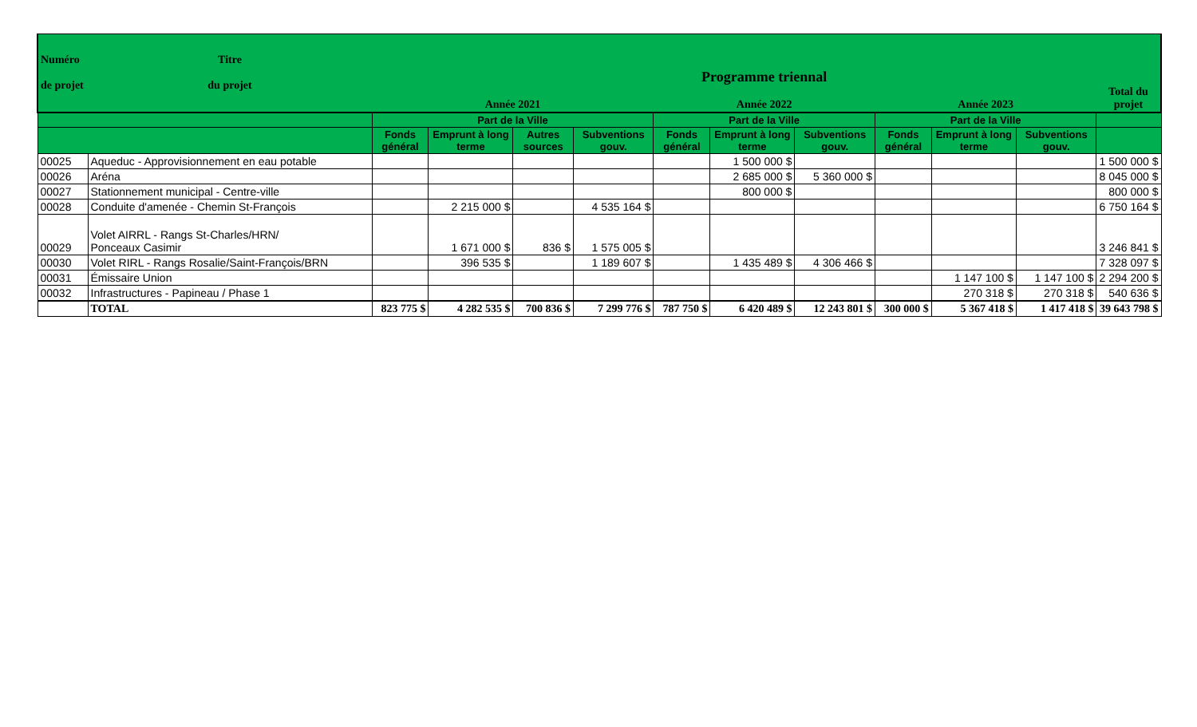| Numéro de projet | Titre du projet | Année 2021 | | | | Programme triennal Année 2022 | | | Année 2023 | | | Total du projet |
| --- | --- | --- | --- | --- | --- | --- | --- | --- | --- | --- | --- | --- |
| | | Part de la Ville | | | | Part de la Ville | | | Part de la Ville | | | |
| | | Fonds général | Emprunt à long terme | Autres sources | Subventions gouv. | Fonds général | Emprunt à long terme | Subventions gouv. | Fonds général | Emprunt à long terme | Subventions gouv. | |
| 00025 | Aqueduc - Approvisionnement en eau potable | | | | | | 1 500 000 $ | | | | | 1 500 000 $ |
| 00026 | Aréna | | | | | | 2 685 000 $ | 5 360 000 $ | | | | 8 045 000 $ |
| 00027 | Stationnement municipal - Centre-ville | | | | | | 800 000 $ | | | | | 800 000 $ |
| 00028 | Conduite d'amenée - Chemin St-François | | 2 215 000 $ | | 4 535 164 $ | | | | | | | 6 750 164 $ |
| 00029 | Volet AIRRL - Rangs St-Charles/HRN/ Ponceaux Casimir | | 1 671 000 $ | 836 $ | 1 575 005 $ | | | | | | | 3 246 841 $ |
| 00030 | Volet RIRL - Rangs Rosalie/Saint-François/BRN | | 396 535 $ | | 1 189 607 $ | | 1 435 489 $ | 4 306 466 $ | | | | 7 328 097 $ |
| 00031 | Émissaire Union | | | | | | | | | 1 147 100 $ | 1 147 100 $ | 2 294 200 $ |
| 00032 | Infrastructures - Papineau / Phase 1 | | | | | | | | | 270 318 $ | 270 318 $ | 540 636 $ |
| | TOTAL | 823 775 $ | 4 282 535 $ | 700 836 $ | 7 299 776 $ | 787 750 $ | 6 420 489 $ | 12 243 801 $ | 300 000 $ | 5 367 418 $ | 1 417 418 $ | 39 643 798 $ |